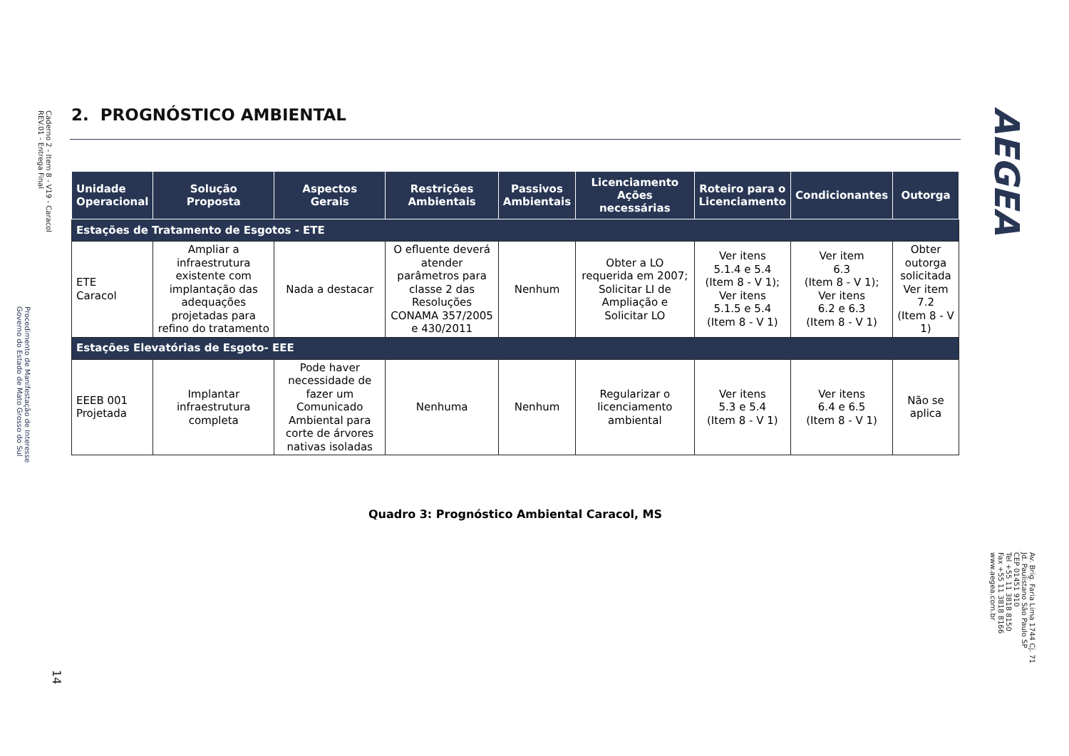Caderno 2 - Item 8 - V19 - Caracol
REV.01 - Entrega Final
Procedimento de Manifestação de Interesse
Governo do Estado de Mato Grosso do Sul
14
2. PROGNÓSTICO AMBIENTAL
AEGEA
| Unidade Operacional | Solução Proposta | Aspectos Gerais | Restrições Ambientais | Passivos Ambientais | Licenciamento Ações necessárias | Roteiro para o Licenciamento | Condicionantes | Outorga |
| --- | --- | --- | --- | --- | --- | --- | --- | --- |
| Estações de Tratamento de Esgotos - ETE | | | | | | | | |
| ETE Caracol | Ampliar a infraestrutura existente com implantação das adequações projetadas para refino do tratamento | Nada a destacar | O efluente deverá atender parâmetros para classe 2 das Resoluções CONAMA 357/2005 e 430/2011 | Nenhum | Obter a LO requerida em 2007; Solicitar LI de Ampliação e Solicitar LO | Ver itens 5.1.4 e 5.4 (Item 8 - V 1); Ver itens 5.1.5 e 5.4 (Item 8 - V 1) | Ver item 6.3 (Item 8 - V 1); Ver itens 6.2 e 6.3 (Item 8 - V 1) | Obter outorga solicitada Ver item 7.2 (Item 8 - V 1) |
| Estações Elevatórias de Esgoto- EEE | | | | | | | | |
| EEEB 001 Projetada | Implantar infraestrutura completa | Pode haver necessidade de fazer um Comunicado Ambiental para corte de árvores nativas isoladas | Nenhuma | Nenhum | Regularizar o licenciamento ambiental | Ver itens 5.3 e 5.4 (Item 8 - V 1) | Ver itens 6.4 e 6.5 (Item 8 - V 1) | Não se aplica |
Quadro 3: Prognóstico Ambiental Caracol, MS
Av. Brig. Faria Lima 1744 Cj. 71
Jd. Paulistano São Paulo SP
CEP 01451 910
Tel +55 11 3818 8150
Fax +55 11 3818 8166
www.aegea.com.br